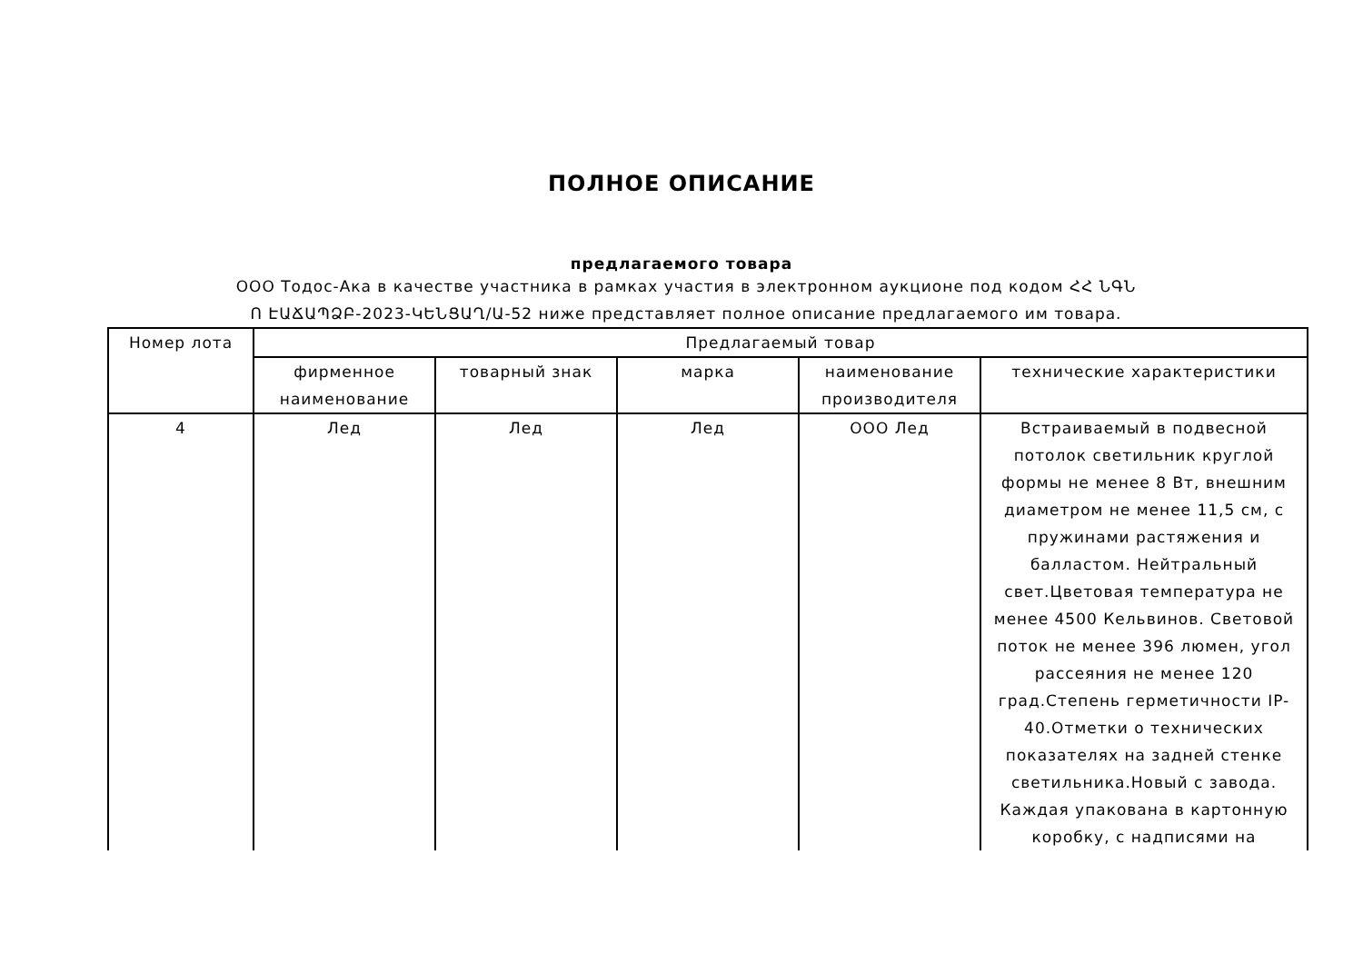ПОЛНОЕ ОПИСАНИЕ
предлагаемого товара
ООО Тодос-Ака в качестве участника в рамках участия в электронном аукционе под кодом ՀՀ ՆԳՆ Ո ԷԱՃԱՊՁԲ-2023-ԿԵՆՑԱՂ/Ա-52 ниже представляет полное описание предлагаемого им товара.
| Номер лота | Предлагаемый товар | | | | |
| --- | --- | --- | --- | --- | --- |
| | фирменное наименование | товарный знак | марка | наименование производителя | технические характеристики |
| 4 | Лед | Лед | Лед | ООО Лед | Встраиваемый в подвесной потолок светильник круглой формы не менее 8 Вт, внешним диаметром не менее 11,5 см, с пружинами растяжения и балластом. Нейтральный свет.Цветовая температура не менее 4500 Кельвинов. Световой поток не менее 396 люмен, угол рассеяния не менее 120 град.Степень герметичности IP-40.Отметки о технических показателях на задней стенке светильника.Новый с завода. Каждая упакована в картонную коробку, с надписями на |